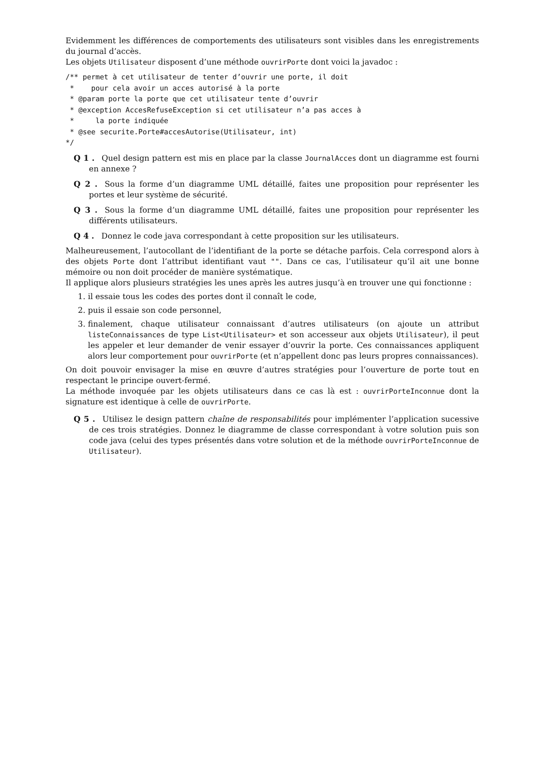Evidemment les différences de comportements des utilisateurs sont visibles dans les enregistrements du journal d’accès.
Les objets Utilisateur disposent d’une méthode ouvrirPorte dont voici la javadoc :
/** permet à cet utilisateur de tenter d’ouvrir une porte, il doit
 *    pour cela avoir un acces autorisé à la porte
 * @param porte la porte que cet utilisateur tente d’ouvrir
 * @exception AccesRefuseException si cet utilisateur n’a pas acces à
 *     la porte indiquée
 * @see securite.Porte#accesAutorise(Utilisateur, int)
*/
Q 1 . Quel design pattern est mis en place par la classe JournalAcces dont un diagramme est fourni en annexe ?
Q 2 . Sous la forme d’un diagramme UML détaillé, faites une proposition pour représenter les portes et leur système de sécurité.
Q 3 . Sous la forme d’un diagramme UML détaillé, faites une proposition pour représenter les différents utilisateurs.
Q 4 . Donnez le code java correspondant à cette proposition sur les utilisateurs.
Malheureusement, l’autocollant de l’identifiant de la porte se détache parfois. Cela correspond alors à des objets Porte dont l’attribut identifiant vaut "". Dans ce cas, l’utilisateur qu’il ait une bonne mémoire ou non doit procéder de manière systématique.
Il applique alors plusieurs stratégies les unes après les autres jusqu’à en trouver une qui fonctionne :
1. il essaie tous les codes des portes dont il connaît le code,
2. puis il essaie son code personnel,
3. finalement, chaque utilisateur connaissant d’autres utilisateurs (on ajoute un attribut listeConnaissances de type List<Utilisateur> et son accesseur aux objets Utilisateur), il peut les appeler et leur demander de venir essayer d’ouvrir la porte. Ces connaissances appliquent alors leur comportement pour ouvrirPorte (et n’appellent donc pas leurs propres connaissances).
On doit pouvoir envisager la mise en œuvre d’autres stratégies pour l’ouverture de porte tout en respectant le principe ouvert-fermé.
La méthode invoquée par les objets utilisateurs dans ce cas là est : ouvrirPorteInconnue dont la signature est identique à celle de ouvrirPorte.
Q 5 . Utilisez le design pattern chaîne de responsabilités pour implémenter l’application sucessive de ces trois stratégies. Donnez le diagramme de classe correspondant à votre solution puis son code java (celui des types présentés dans votre solution et de la méthode ouvrirPorteInconnue de Utilisateur).